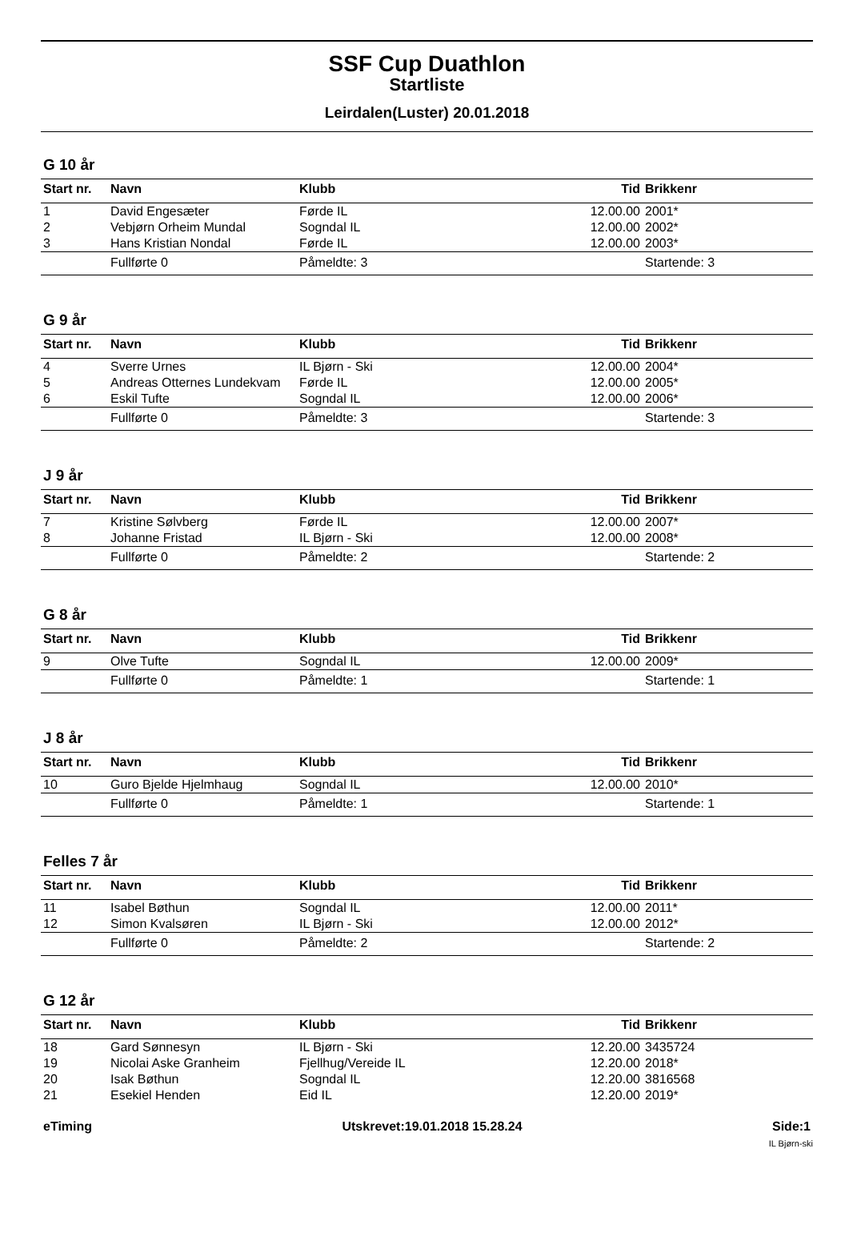SSF Cup Duathlon
Startliste
Leirdalen(Luster) 20.01.2018
G 10 år
| Start nr. | Navn | Klubb | Tid | Brikkenr |
| --- | --- | --- | --- | --- |
| 1 | David Engesæter | Førde IL | 12.00.00 | 2001* |
| 2 | Vebjørn Orheim Mundal | Sogndal IL | 12.00.00 | 2002* |
| 3 | Hans Kristian Nondal | Førde IL | 12.00.00 | 2003* |
| | Fullførte 0 | Påmeldte: 3 | | Startende: 3 |
G 9 år
| Start nr. | Navn | Klubb | Tid | Brikkenr |
| --- | --- | --- | --- | --- |
| 4 | Sverre Urnes | IL Bjørn - Ski | 12.00.00 | 2004* |
| 5 | Andreas Otternes Lundekvam | Førde IL | 12.00.00 | 2005* |
| 6 | Eskil Tufte | Sogndal IL | 12.00.00 | 2006* |
| | Fullførte 0 | Påmeldte: 3 | | Startende: 3 |
J 9 år
| Start nr. | Navn | Klubb | Tid | Brikkenr |
| --- | --- | --- | --- | --- |
| 7 | Kristine Sølvberg | Førde IL | 12.00.00 | 2007* |
| 8 | Johanne Fristad | IL Bjørn - Ski | 12.00.00 | 2008* |
| | Fullførte 0 | Påmeldte: 2 | | Startende: 2 |
G 8 år
| Start nr. | Navn | Klubb | Tid | Brikkenr |
| --- | --- | --- | --- | --- |
| 9 | Olve Tufte | Sogndal IL | 12.00.00 | 2009* |
| | Fullførte 0 | Påmeldte: 1 | | Startende: 1 |
J 8 år
| Start nr. | Navn | Klubb | Tid | Brikkenr |
| --- | --- | --- | --- | --- |
| 10 | Guro Bjelde Hjelmhaug | Sogndal IL | 12.00.00 | 2010* |
| | Fullførte 0 | Påmeldte: 1 | | Startende: 1 |
Felles 7 år
| Start nr. | Navn | Klubb | Tid | Brikkenr |
| --- | --- | --- | --- | --- |
| 11 | Isabel Bøthun | Sogndal IL | 12.00.00 | 2011* |
| 12 | Simon Kvalsøren | IL Bjørn - Ski | 12.00.00 | 2012* |
| | Fullførte 0 | Påmeldte: 2 | | Startende: 2 |
G 12 år
| Start nr. | Navn | Klubb | Tid | Brikkenr |
| --- | --- | --- | --- | --- |
| 18 | Gard Sønnesyn | IL Bjørn - Ski | 12.20.00 | 3435724 |
| 19 | Nicolai Aske Granheim | Fjellhug/Vereide IL | 12.20.00 | 2018* |
| 20 | Isak Bøthun | Sogndal IL | 12.20.00 | 3816568 |
| 21 | Esekiel Henden | Eid IL | 12.20.00 | 2019* |
eTiming Utskrevet:19.01.2018 15.28.24 Side:1
IL Bjørn-ski